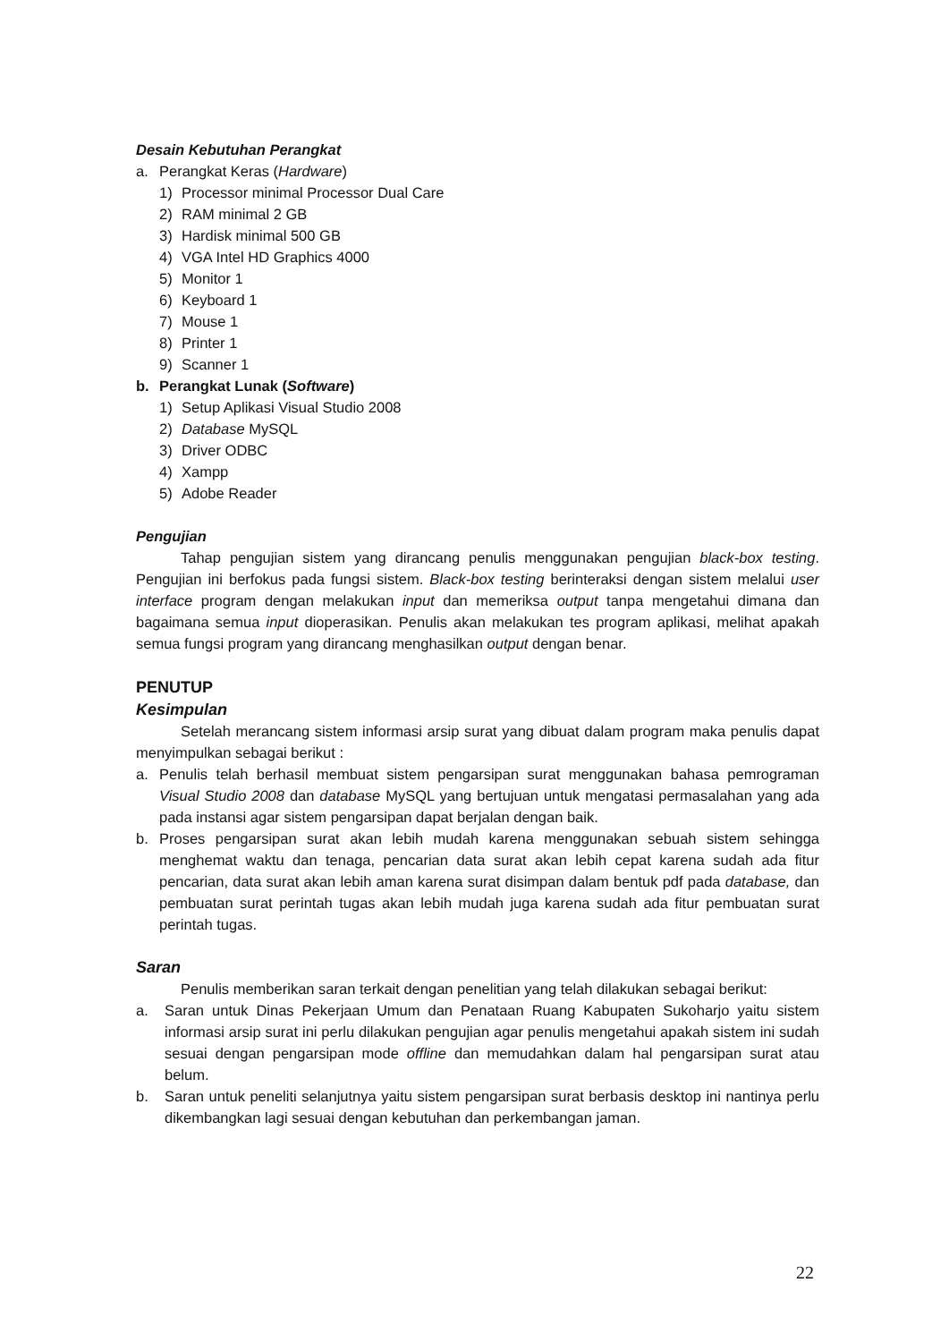Desain Kebutuhan Perangkat
a. Perangkat Keras (Hardware)
1) Processor minimal Processor Dual Care
2) RAM minimal 2 GB
3) Hardisk minimal 500 GB
4) VGA Intel HD Graphics 4000
5) Monitor 1
6) Keyboard 1
7) Mouse 1
8) Printer 1
9) Scanner 1
b. Perangkat Lunak (Software)
1) Setup Aplikasi Visual Studio 2008
2) Database MySQL
3) Driver ODBC
4) Xampp
5) Adobe Reader
Pengujian
Tahap pengujian sistem yang dirancang penulis menggunakan pengujian black-box testing. Pengujian ini berfokus pada fungsi sistem. Black-box testing berinteraksi dengan sistem melalui user interface program dengan melakukan input dan memeriksa output tanpa mengetahui dimana dan bagaimana semua input dioperasikan. Penulis akan melakukan tes program aplikasi, melihat apakah semua fungsi program yang dirancang menghasilkan output dengan benar.
PENUTUP
Kesimpulan
Setelah merancang sistem informasi arsip surat yang dibuat dalam program maka penulis dapat menyimpulkan sebagai berikut :
a. Penulis telah berhasil membuat sistem pengarsipan surat menggunakan bahasa pemrograman Visual Studio 2008 dan database MySQL yang bertujuan untuk mengatasi permasalahan yang ada pada instansi agar sistem pengarsipan dapat berjalan dengan baik.
b. Proses pengarsipan surat akan lebih mudah karena menggunakan sebuah sistem sehingga menghemat waktu dan tenaga, pencarian data surat akan lebih cepat karena sudah ada fitur pencarian, data surat akan lebih aman karena surat disimpan dalam bentuk pdf pada database, dan pembuatan surat perintah tugas akan lebih mudah juga karena sudah ada fitur pembuatan surat perintah tugas.
Saran
Penulis memberikan saran terkait dengan penelitian yang telah dilakukan sebagai berikut:
a. Saran untuk Dinas Pekerjaan Umum dan Penataan Ruang Kabupaten Sukoharjo yaitu sistem informasi arsip surat ini perlu dilakukan pengujian agar penulis mengetahui apakah sistem ini sudah sesuai dengan pengarsipan mode offline dan memudahkan dalam hal pengarsipan surat atau belum.
b. Saran untuk peneliti selanjutnya yaitu sistem pengarsipan surat berbasis desktop ini nantinya perlu dikembangkan lagi sesuai dengan kebutuhan dan perkembangan jaman.
22